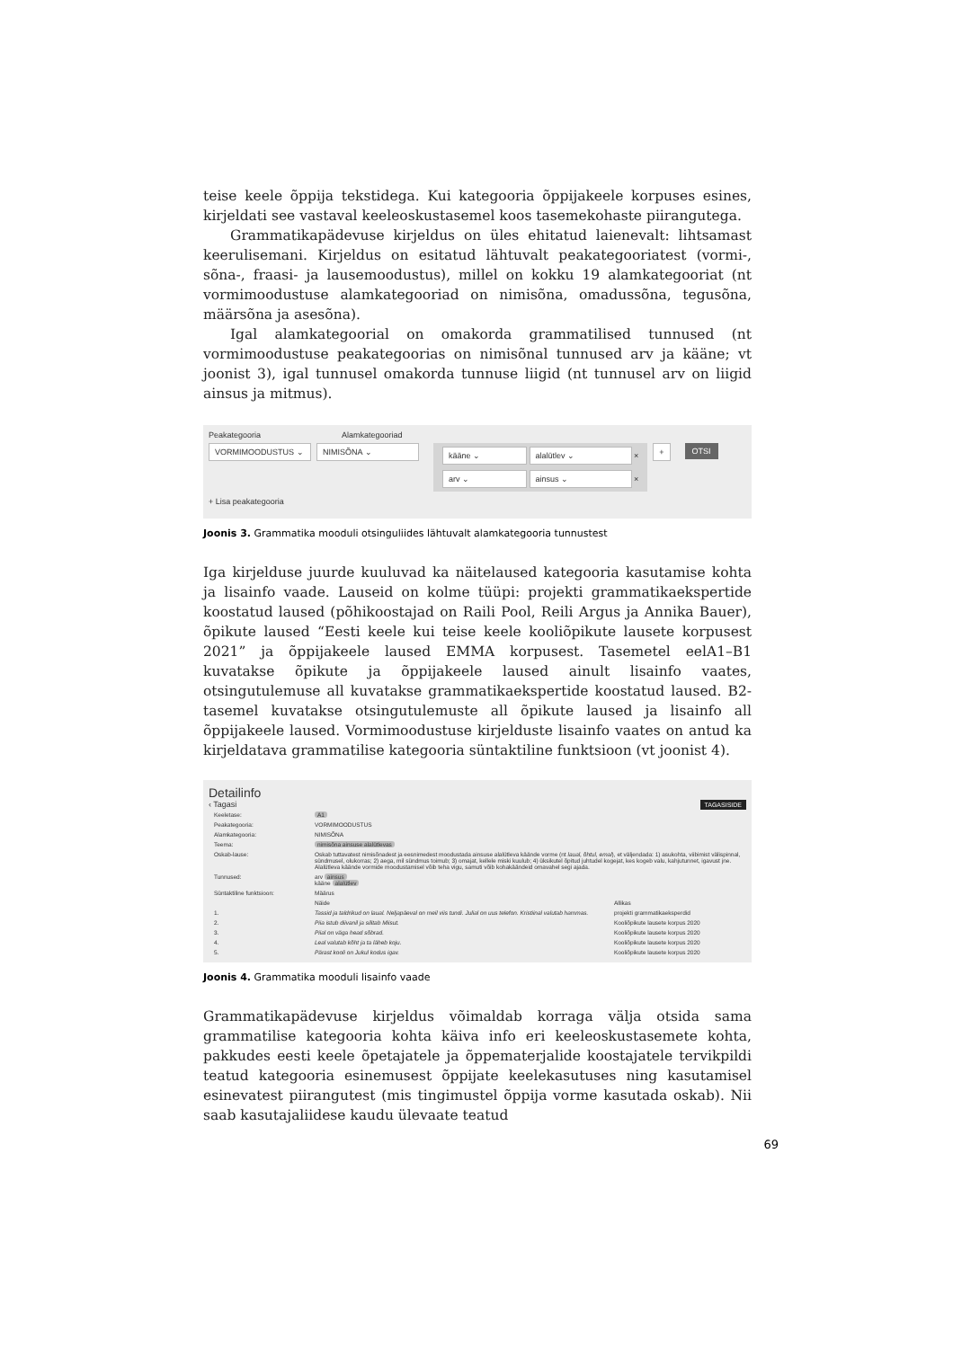teise keele õppija tekstidega. Kui kategooria õppijakeele korpuses esines, kirjeldati see vastaval keeleoskustasemel koos tasemekohaste piirangutega.
Grammatikapädevuse kirjeldus on üles ehitatud laienevalt: lihtsamast keerulisemani. Kirjeldus on esitatud lähtuvalt peakategooriatest (vormi-, sõna-, fraasi- ja lausemoodustus), millel on kokku 19 alamkategooriat (nt vormimoodustuse alamkategooriad on nimisõna, omadussõna, tegusõna, määrsõna ja asesõna).
Igal alamkategoorial on omakorda grammatilised tunnused (nt vormimoodustuse peakategoorias on nimisõnal tunnused arv ja kääne; vt joonist 3), igal tunnusel omakorda tunnuse liigid (nt tunnusel arv on liigid ainsus ja mitmus).
Peakategooria Alamkategooriad
VORMIMOODUSTUS ⌄ NIMISÕNA ⌄
kääne ⌄ alalütlev ⌄ ×
arv ⌄ ainsus ⌄ ×
+ OTSI
+ Lisa peakategooria
Joonis 3. Grammatika mooduli otsinguliides lähtuvalt alamkategooria tunnustest
Iga kirjelduse juurde kuuluvad ka näitelaused kategooria kasutamise kohta ja lisainfo vaade. Lauseid on kolme tüüpi: projekti grammatikaekspertide koostatud laused (põhikoostajad on Raili Pool, Reili Argus ja Annika Bauer), õpikute laused “Eesti keele kui teise keele kooliõpikute lausete korpusest 2021” ja õppijakeele laused EMMA korpusest. Tasemetel eelA1–B1 kuvatakse õpikute ja õppijakeele laused ainult lisainfo vaates, otsingutulemuse all kuvatakse grammatikaekspertide koostatud laused. B2-tasemel kuvatakse otsingutulemuste all õpikute laused ja lisainfo all õppijakeele laused. Vormimoodustuse kirjelduste lisainfo vaates on antud ka kirjeldatava grammatilise kategooria süntaktiline funktsioon (vt joonist 4).
Detailinfo
‹ Tagasi TAGASISIDE
| Keeletase: | A1 | |
| Peakategooria: | VORMIMOODUSTUS | |
| Alamkategooria: | NIMISÕNA | |
| Teema: | nimisõna ainsuse alalütlevas | |
| Oskab-lause: | Oskab tuttavatest nimisõnadest ja eesnimedest moodustada ainsuse alalütleva käände vorme (nt laual, õhtul, emal ), et väljendada: 1) asukohta, viibimist välispinnal, sündmusel, olukorras; 2) aega, mil sündmus toimub; 3) omajat, kellele miski kuulub; 4) üksikutel õpitud juhtudel kogejat, kes kogeb valu, kahjutunnet, igavust jne. Alalütleva käände vormide moodustamisel võib teha vigu, samuti võib kohakäändeid omavahel segi ajada. | |
| Tunnused: | arv ainsus kääne alalütlev | |
| Süntaktiline funktsioon: | Määrus | |
| | Näide | Allikas |
| 1. | Tassid ja taldrikud on laual. Neljapäeval on meil viis tundi. Julial on uus telefon. Kristiinal valutab hammas. | projekti grammatikaeksperdid |
| 2. | Piia istub diivanil ja silitab Miisut. | Kooliõpikute lausete korpus 2020 |
| 3. | Piial on väga head sõbrad. | Kooliõpikute lausete korpus 2020 |
| 4. | Leal valutab kõht ja ta läheb koju. | Kooliõpikute lausete korpus 2020 |
| 5. | Pärast kooli on Jukul kodus igav. | Kooliõpikute lausete korpus 2020 |
Joonis 4. Grammatika mooduli lisainfo vaade
Grammatikapädevuse kirjeldus võimaldab korraga välja otsida sama grammatilise kategooria kohta käiva info eri keeleoskustasemete kohta, pakkudes eesti keele õpetajatele ja õppematerjalide koostajatele tervikpildi teatud kategooria esinemusest õppijate keelekasutuses ning kasutamisel esinevatest piirangutest (mis tingimustel õppija vorme kasutada oskab). Nii saab kasutajaliidese kaudu ülevaate teatud
69